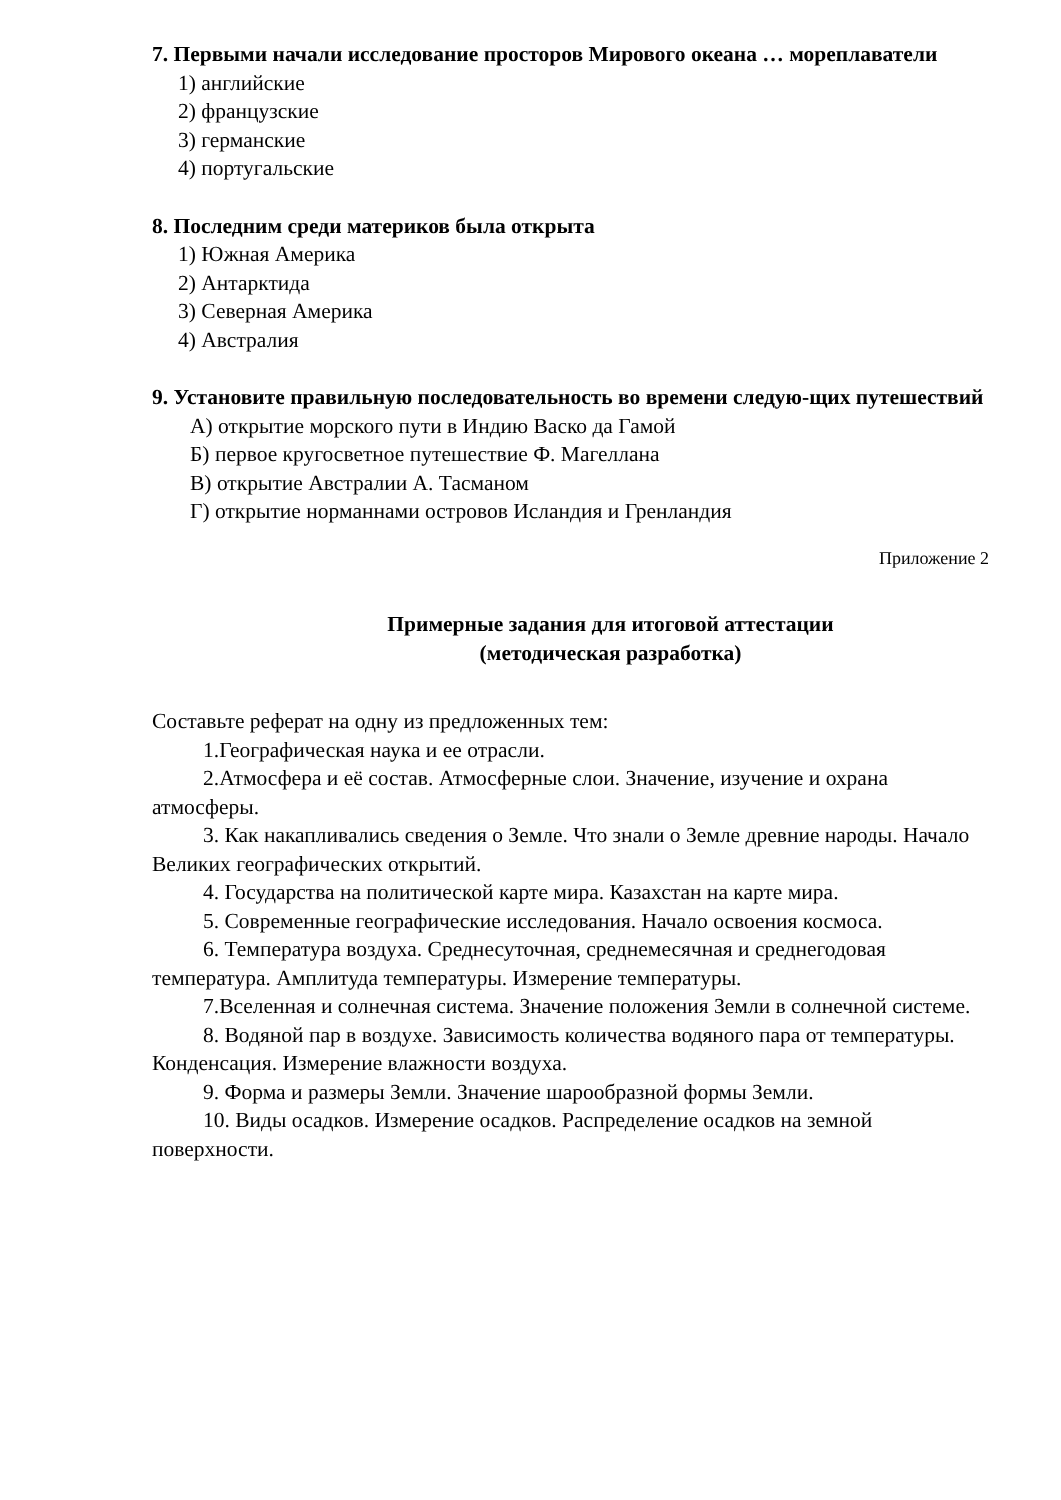7. Первыми начали исследование просторов Мирового океана … мореплаватели
1) английские
2) французские
3) германские
4) португальские
8. Последним среди материков была открыта
1) Южная Америка
2) Антарктида
3) Северная Америка
4) Австралия
9. Установите правильную последовательность во времени следую-щих путешествий
А) открытие морского пути в Индию Васко да Гамой
Б) первое кругосветное путешествие Ф. Магеллана
В) открытие Австралии А. Тасманом
Г) открытие норманнами островов Исландия и Гренландия
Приложение 2
Примерные задания для итоговой аттестации
(методическая разработка)
Составьте реферат на одну из предложенных тем:
1.Географическая наука и ее отрасли.
2.Атмосфера и её состав. Атмосферные слои. Значение, изучение и охрана атмосферы.
3. Как накапливались сведения о Земле. Что знали о Земле древние народы. Начало Великих географических открытий.
4. Государства на политической карте мира. Казахстан на карте мира.
5. Современные географические исследования. Начало освоения космоса.
6. Температура воздуха. Среднесуточная, среднемесячная и среднегодовая температура. Амплитуда температуры. Измерение температуры.
7.Вселенная и солнечная система. Значение положения Земли в солнечной системе.
8. Водяной пар в воздухе. Зависимость количества водяного пара от температуры. Конденсация. Измерение влажности воздуха.
9. Форма и размеры Земли. Значение шарообразной формы Земли.
10. Виды осадков. Измерение осадков. Распределение осадков на земной поверхности.